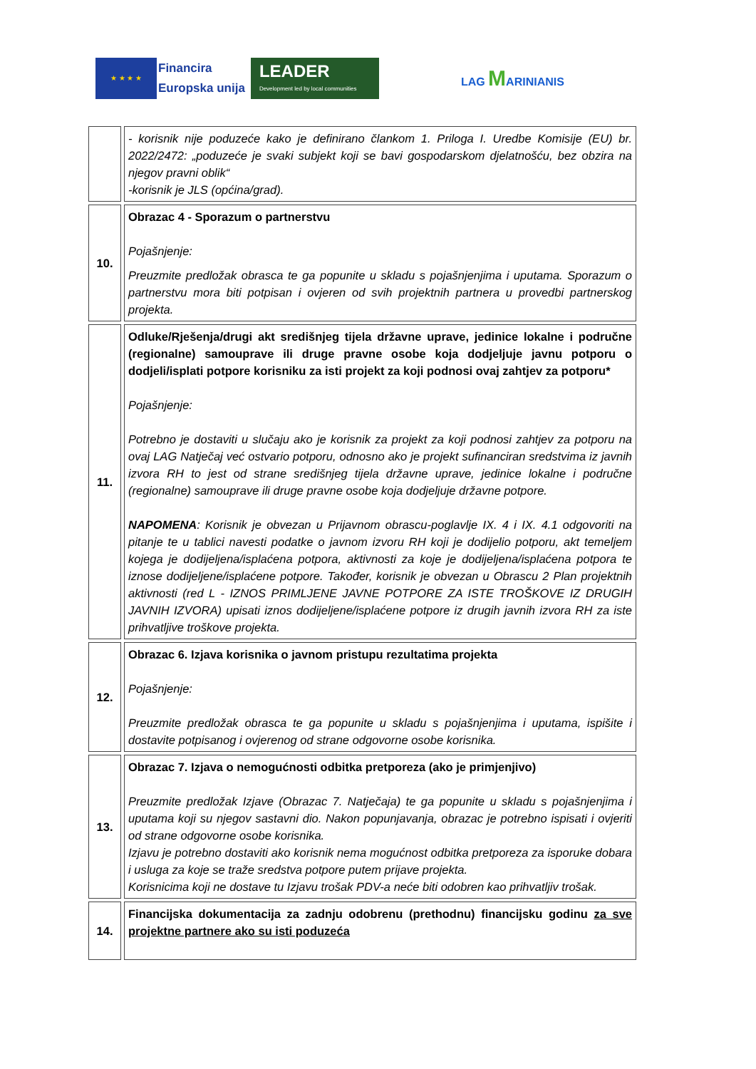★ ★ ★ ★
Financira
Europska unija
LEADER
Development led by local communities
LAG MARINIANIS
| | - korisnik nije poduzeće kako je definirano člankom 1. Priloga I. Uredbe Komisije (EU) br. 2022/2472: „poduzeće je svaki subjekt koji se bavi gospodarskom djelatnošću, bez obzira na njegov pravni oblik“ -korisnik je JLS (općina/grad). |
| 10. | Obrazac 4 - Sporazum o partnerstvu Pojašnjenje: Preuzmite predložak obrasca te ga popunite u skladu s pojašnjenjima i uputama. Sporazum o partnerstvu mora biti potpisan i ovjeren od svih projektnih partnera u provedbi partnerskog projekta. |
| 11. | Odluke/Rješenja/drugi akt središnjeg tijela državne uprave, jedinice lokalne i područne (regionalne) samouprave ili druge pravne osobe koja dodjeljuje javnu potporu o dodjeli/isplati potpore korisniku za isti projekt za koji podnosi ovaj zahtjev za potporu* Pojašnjenje: Potrebno je dostaviti u slučaju ako je korisnik za projekt za koji podnosi zahtjev za potporu na ovaj LAG Natječaj već ostvario potporu, odnosno ako je projekt sufinanciran sredstvima iz javnih izvora RH to jest od strane središnjeg tijela državne uprave, jedinice lokalne i područne (regionalne) samouprave ili druge pravne osobe koja dodjeljuje državne potpore. NAPOMENA : Korisnik je obvezan u Prijavnom obrascu-poglavlje IX. 4 i IX. 4.1 odgovoriti na pitanje te u tablici navesti podatke o javnom izvoru RH koji je dodijelio potporu, akt temeljem kojega je dodijeljena/isplaćena potpora, aktivnosti za koje je dodijeljena/isplaćena potpora te iznose dodijeljene/isplaćene potpore. Također, korisnik je obvezan u Obrascu 2 Plan projektnih aktivnosti (red L - IZNOS PRIMLJENE JAVNE POTPORE ZA ISTE TROŠKOVE IZ DRUGIH JAVNIH IZVORA) upisati iznos dodijeljene/isplaćene potpore iz drugih javnih izvora RH za iste prihvatljive troškove projekta. |
| 12. | Obrazac 6. Izjava korisnika o javnom pristupu rezultatima projekta Pojašnjenje: Preuzmite predložak obrasca te ga popunite u skladu s pojašnjenjima i uputama, ispišite i dostavite potpisanog i ovjerenog od strane odgovorne osobe korisnika. |
| 13. | Obrazac 7. Izjava o nemogućnosti odbitka pretporeza (ako je primjenjivo) Preuzmite predložak Izjave (Obrazac 7. Natječaja) te ga popunite u skladu s pojašnjenjima i uputama koji su njegov sastavni dio. Nakon popunjavanja, obrazac je potrebno ispisati i ovjeriti od strane odgovorne osobe korisnika. Izjavu je potrebno dostaviti ako korisnik nema mogućnost odbitka pretporeza za isporuke dobara i usluga za koje se traže sredstva potpore putem prijave projekta. Korisnicima koji ne dostave tu Izjavu trošak PDV-a neće biti odobren kao prihvatljiv trošak. |
| 14. | Financijska dokumentacija za zadnju odobrenu (prethodnu) financijsku godinu za sve projektne partnere ako su isti poduzeća |